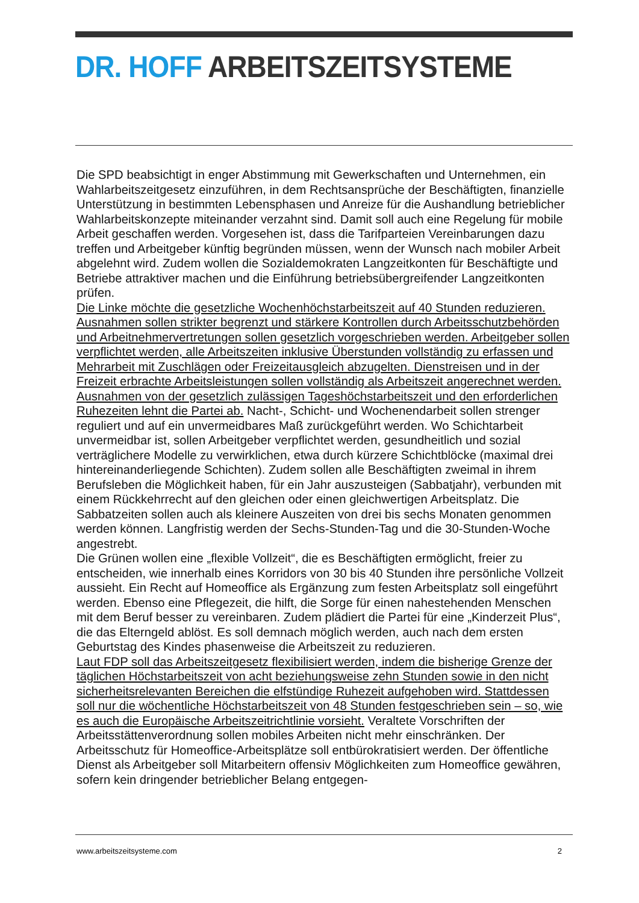DR. HOFF ARBEITSZEITSYSTEME
Die SPD beabsichtigt in enger Abstimmung mit Gewerkschaften und Unternehmen, ein Wahlarbeitszeitgesetz einzuführen, in dem Rechtsansprüche der Beschäftigten, finanzielle Unterstützung in bestimmten Lebensphasen und Anreize für die Aushandlung betrieblicher Wahlarbeitskonzepte miteinander verzahnt sind. Damit soll auch eine Regelung für mobile Arbeit geschaffen werden. Vorgesehen ist, dass die Tarifparteien Vereinbarungen dazu treffen und Arbeitgeber künftig begründen müssen, wenn der Wunsch nach mobiler Arbeit abgelehnt wird. Zudem wollen die Sozialdemokraten Langzeitkonten für Beschäftigte und Betriebe attraktiver machen und die Einführung betriebsübergreifender Langzeitkonten prüfen.
Die Linke möchte die gesetzliche Wochenhöchstarbeitszeit auf 40 Stunden reduzieren. Ausnahmen sollen strikter begrenzt und stärkere Kontrollen durch Arbeitsschutzbehörden und Arbeitnehmervertretungen sollen gesetzlich vorgeschrieben werden. Arbeitgeber sollen verpflichtet werden, alle Arbeitszeiten inklusive Überstunden vollständig zu erfassen und Mehrarbeit mit Zuschlägen oder Freizeitausgleich abzugelten. Dienstreisen und in der Freizeit erbrachte Arbeitsleistungen sollen vollständig als Arbeitszeit angerechnet werden. Ausnahmen von der gesetzlich zulässigen Tageshöchstarbeitszeit und den erforderlichen Ruhezeiten lehnt die Partei ab. Nacht-, Schicht- und Wochenendarbeit sollen strenger reguliert und auf ein unvermeidbares Maß zurückgeführt werden. Wo Schichtarbeit unvermeidbar ist, sollen Arbeitgeber verpflichtet werden, gesundheitlich und sozial verträglichere Modelle zu verwirklichen, etwa durch kürzere Schichtblöcke (maximal drei hintereinanderliegende Schichten). Zudem sollen alle Beschäftigten zweimal in ihrem Berufsleben die Möglichkeit haben, für ein Jahr auszusteigen (Sabbatjahr), verbunden mit einem Rückkehrrecht auf den gleichen oder einen gleichwertigen Arbeitsplatz. Die Sabbatzeiten sollen auch als kleinere Auszeiten von drei bis sechs Monaten genommen werden können. Langfristig werden der Sechs-Stunden-Tag und die 30-Stunden-Woche angestrebt.
Die Grünen wollen eine „flexible Vollzeit“, die es Beschäftigten ermöglicht, freier zu entscheiden, wie innerhalb eines Korridors von 30 bis 40 Stunden ihre persönliche Vollzeit aussieht. Ein Recht auf Homeoffice als Ergänzung zum festen Arbeitsplatz soll eingeführt werden. Ebenso eine Pflegezeit, die hilft, die Sorge für einen nahestehenden Menschen mit dem Beruf besser zu vereinbaren. Zudem plädiert die Partei für eine „Kinderzeit Plus“, die das Elterngeld ablöst. Es soll demnach möglich werden, auch nach dem ersten Geburtstag des Kindes phasenweise die Arbeitszeit zu reduzieren.
Laut FDP soll das Arbeitszeitgesetz flexibilisiert werden, indem die bisherige Grenze der täglichen Höchstarbeitszeit von acht beziehungsweise zehn Stunden sowie in den nicht sicherheitsrelevanten Bereichen die elfstündige Ruhezeit aufgehoben wird. Stattdessen soll nur die wöchentliche Höchstarbeitszeit von 48 Stunden festgeschrieben sein – so, wie es auch die Europäische Arbeitszeitrichtlinie vorsieht. Veraltete Vorschriften der Arbeitsstättenverordnung sollen mobiles Arbeiten nicht mehr einschränken. Der Arbeitsschutz für Homeoffice-Arbeitsplätze soll entbürokratisiert werden. Der öffentliche Dienst als Arbeitgeber soll Mitarbeitern offensiv Möglichkeiten zum Homeoffice gewähren, sofern kein dringender betrieblicher Belang entgegen-
www.arbeitszeitsysteme.com 2